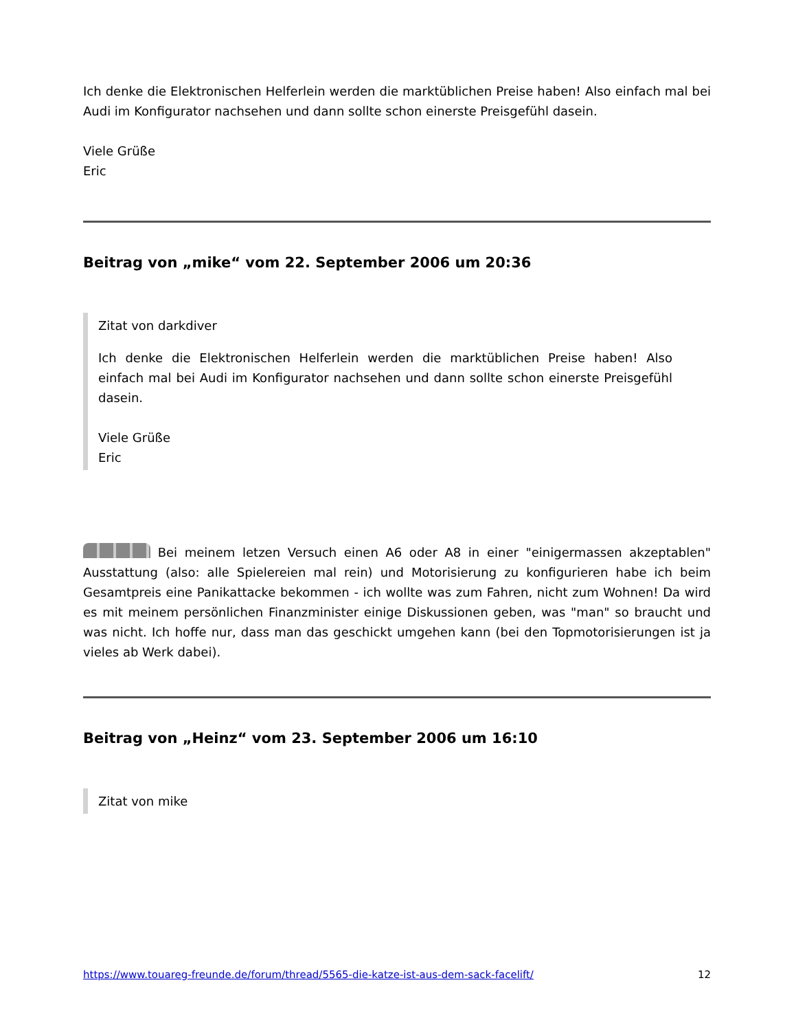Ich denke die Elektronischen Helferlein werden die marktüblichen Preise haben! Also einfach mal bei Audi im Konfigurator nachsehen und dann sollte schon einerste Preisgefühl dasein.
Viele Grüße
Eric
Beitrag von „mike“ vom 22. September 2006 um 20:36
Zitat von darkdiver
Ich denke die Elektronischen Helferlein werden die marktüblichen Preise haben! Also einfach mal bei Audi im Konfigurator nachsehen und dann sollte schon einerste Preisgefühl dasein.
Viele Grüße
Eric
Bei meinem letzen Versuch einen A6 oder A8 in einer "einigermassen akzeptablen" Ausstattung (also: alle Spielereien mal rein) und Motorisierung zu konfigurieren habe ich beim Gesamtpreis eine Panikattacke bekommen - ich wollte was zum Fahren, nicht zum Wohnen! Da wird es mit meinem persönlichen Finanzminister einige Diskussionen geben, was "man" so braucht und was nicht. Ich hoffe nur, dass man das geschickt umgehen kann (bei den Topmotorisierungen ist ja vieles ab Werk dabei).
Beitrag von „Heinz“ vom 23. September 2006 um 16:10
Zitat von mike
https://www.touareg-freunde.de/forum/thread/5565-die-katze-ist-aus-dem-sack-facelift/ 12